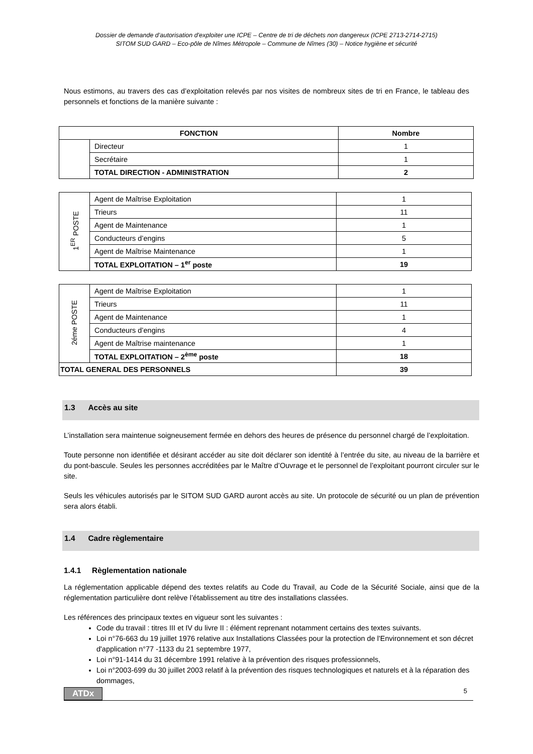Dossier de demande d’autorisation d’exploiter une ICPE – Centre de tri de déchets non dangereux (ICPE 2713-2714-2715)
SITOM SUD GARD – Eco-pôle de Nîmes Métropole – Commune de Nîmes (30) – Notice hygiène et sécurité
Nous estimons, au travers des cas d’exploitation relevés par nos visites de nombreux sites de tri en France, le tableau des personnels et fonctions de la manière suivante :
| FONCTION | | Nombre |
| --- | --- | --- |
| | Directeur | 1 |
| | Secrétaire | 1 |
| | TOTAL DIRECTION - ADMINISTRATION | 2 |
| 1<sup>ER</sup> POSTE | Agent de Maîtrise Exploitation | 1 |
| | Trieurs | 11 |
| | Agent de Maintenance | 1 |
| | Conducteurs d’engins | 5 |
| | Agent de Maîtrise Maintenance | 1 |
| | TOTAL EXPLOITATION – 1<sup>er</sup> poste | 19 |
| 2éme POSTE | Agent de Maîtrise Exploitation | 1 |
| | Trieurs | 11 |
| | Agent de Maintenance | 1 |
| | Conducteurs d’engins | 4 |
| | Agent de Maîtrise maintenance | 1 |
| | TOTAL EXPLOITATION – 2<sup>ème</sup> poste | 18 |
| TOTAL GENERAL DES PERSONNELS | | 39 |
1.3 Accès au site
L’installation sera maintenue soigneusement fermée en dehors des heures de présence du personnel chargé de l’exploitation.
Toute personne non identifiée et désirant accéder au site doit déclarer son identité à l’entrée du site, au niveau de la barrière et du pont-bascule. Seules les personnes accréditées par le Maître d’Ouvrage et le personnel de l’exploitant pourront circuler sur le site.
Seuls les véhicules autorisés par le SITOM SUD GARD auront accès au site. Un protocole de sécurité ou un plan de prévention sera alors établi.
1.4 Cadre règlementaire
1.4.1 Règlementation nationale
La réglementation applicable dépend des textes relatifs au Code du Travail, au Code de la Sécurité Sociale, ainsi que de la réglementation particulière dont relève l’établissement au titre des installations classées.
Les références des principaux textes en vigueur sont les suivantes :
Code du travail : titres III et IV du livre II : élément reprenant notamment certains des textes suivants.
Loi n°76-663 du 19 juillet 1976 relative aux Installations Classées pour la protection de l'Environnement et son décret d'application n°77 -1133 du 21 septembre 1977,
Loi n°91-1414 du 31 décembre 1991 relative à la prévention des risques professionnels,
Loi n°2003-699 du 30 juillet 2003 relatif à la prévention des risques technologiques et naturels et à la réparation des dommages,
ATDx 5